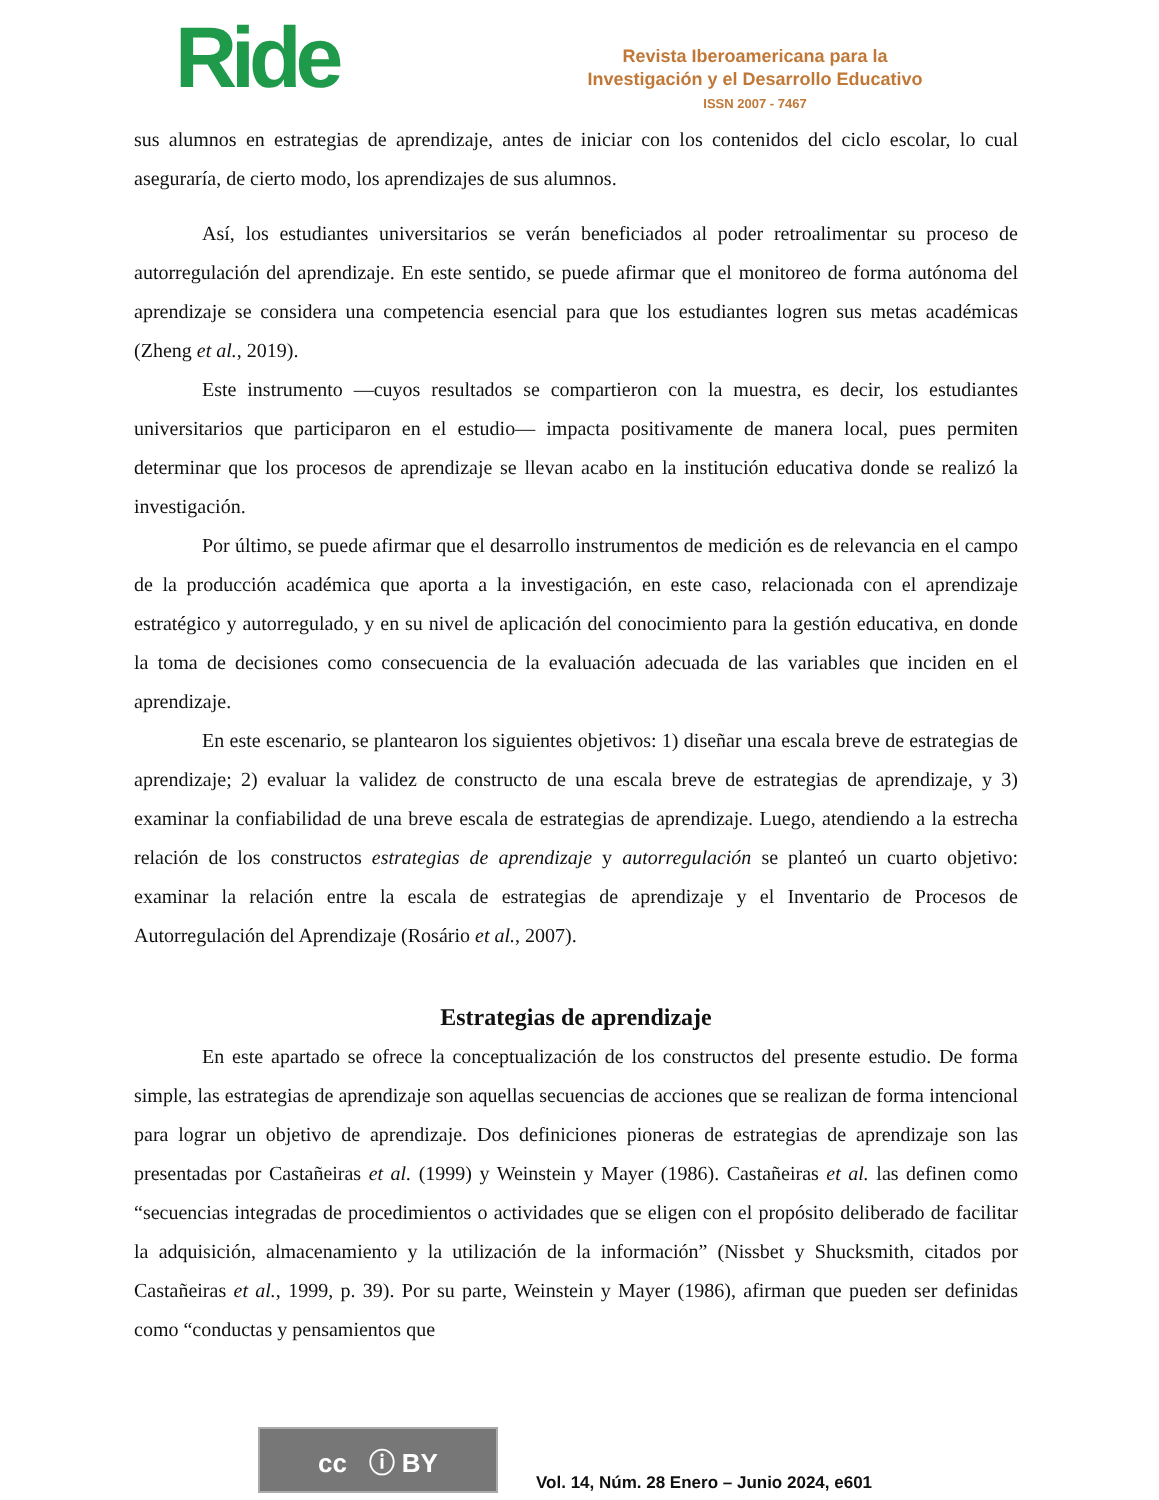Ride
Revista Iberoamericana para la
Investigación y el Desarrollo Educativo
ISSN 2007 - 7467
sus alumnos en estrategias de aprendizaje, antes de iniciar con los contenidos del ciclo escolar, lo cual aseguraría, de cierto modo, los aprendizajes de sus alumnos.
Así, los estudiantes universitarios se verán beneficiados al poder retroalimentar su proceso de autorregulación del aprendizaje. En este sentido, se puede afirmar que el monitoreo de forma autónoma del aprendizaje se considera una competencia esencial para que los estudiantes logren sus metas académicas (Zheng et al., 2019).
Este instrumento —cuyos resultados se compartieron con la muestra, es decir, los estudiantes universitarios que participaron en el estudio— impacta positivamente de manera local, pues permiten determinar que los procesos de aprendizaje se llevan acabo en la institución educativa donde se realizó la investigación.
Por último, se puede afirmar que el desarrollo instrumentos de medición es de relevancia en el campo de la producción académica que aporta a la investigación, en este caso, relacionada con el aprendizaje estratégico y autorregulado, y en su nivel de aplicación del conocimiento para la gestión educativa, en donde la toma de decisiones como consecuencia de la evaluación adecuada de las variables que inciden en el aprendizaje.
En este escenario, se plantearon los siguientes objetivos: 1) diseñar una escala breve de estrategias de aprendizaje; 2) evaluar la validez de constructo de una escala breve de estrategias de aprendizaje, y 3) examinar la confiabilidad de una breve escala de estrategias de aprendizaje. Luego, atendiendo a la estrecha relación de los constructos estrategias de aprendizaje y autorregulación se planteó un cuarto objetivo: examinar la relación entre la escala de estrategias de aprendizaje y el Inventario de Procesos de Autorregulación del Aprendizaje (Rosário et al., 2007).
Estrategias de aprendizaje
En este apartado se ofrece la conceptualización de los constructos del presente estudio. De forma simple, las estrategias de aprendizaje son aquellas secuencias de acciones que se realizan de forma intencional para lograr un objetivo de aprendizaje. Dos definiciones pioneras de estrategias de aprendizaje son las presentadas por Castañeiras et al. (1999) y Weinstein y Mayer (1986). Castañeiras et al. las definen como “secuencias integradas de procedimientos o actividades que se eligen con el propósito deliberado de facilitar la adquisición, almacenamiento y la utilización de la información” (Nissbet y Shucksmith, citados por Castañeiras et al., 1999, p. 39). Por su parte, Weinstein y Mayer (1986), afirman que pueden ser definidas como “conductas y pensamientos que
cc ⓘ BY
Vol. 14, Núm. 28 Enero – Junio 2024, e601